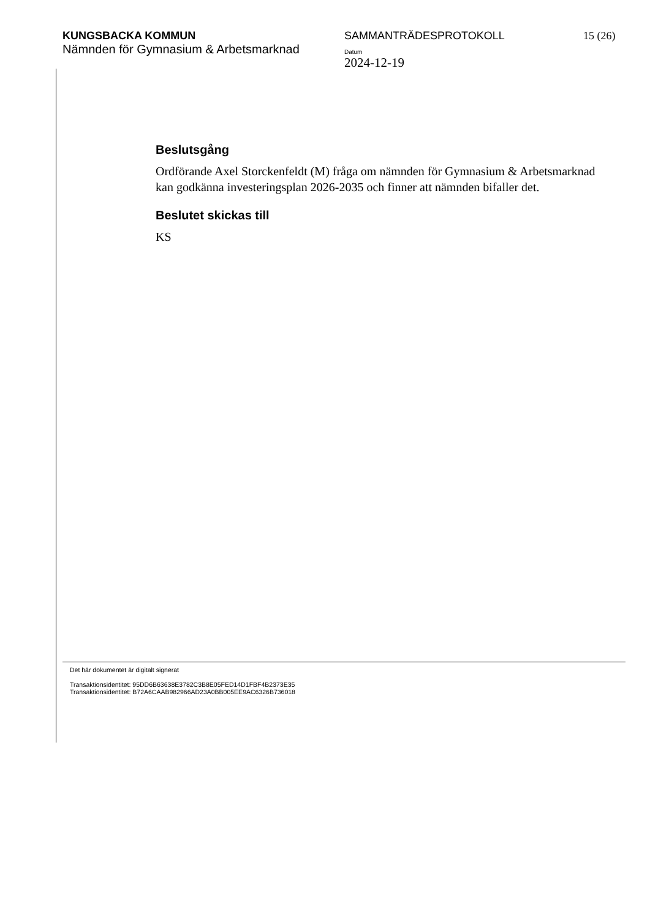KUNGSBACKA KOMMUN
Nämnden för Gymnasium & Arbetsmarknad
SAMMANTRÄDESPROTOKOLL
Datum
2024-12-19
15 (26)
Beslutsgång
Ordförande Axel Storckenfeldt (M) fråga om nämnden för Gymnasium & Arbetsmarknad kan godkänna investeringsplan 2026-2035 och finner att nämnden bifaller det.
Beslutet skickas till
KS
Det här dokumentet är digitalt signerat
Transaktionsidentitet: 95DD6B63638E3782C3B8E05FED14D1FBF4B2373E35
Transaktionsidentitet: B72A6CAAB982966AD23A0BB005EE9AC6326B736018